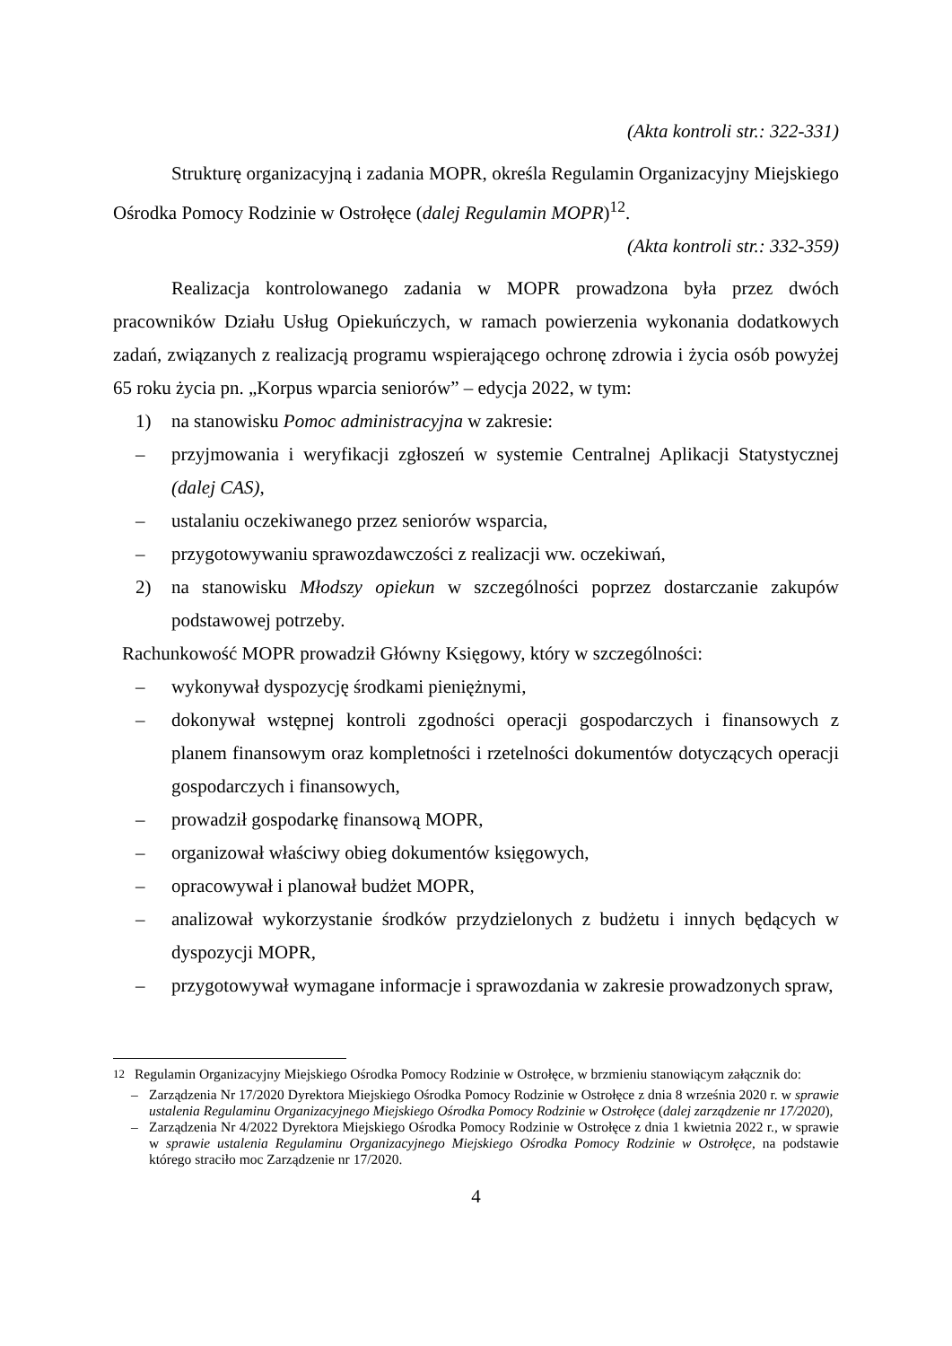(Akta kontroli str.: 322-331)
Strukturę organizacyjną i zadania MOPR, określa Regulamin Organizacyjny Miejskiego Ośrodka Pomocy Rodzinie w Ostrołęce (dalej Regulamin MOPR)<sup>12</sup>.
(Akta kontroli str.: 332-359)
Realizacja kontrolowanego zadania w MOPR prowadzona była przez dwóch pracowników Działu Usług Opiekuńczych, w ramach powierzenia wykonania dodatkowych zadań, związanych z realizacją programu wspierającego ochronę zdrowia i życia osób powyżej 65 roku życia pn. „Korpus wparcia seniorów” – edycja 2022, w tym:
1) na stanowisku Pomoc administracyjna w zakresie:
– przyjmowania i weryfikacji zgłoszeń w systemie Centralnej Aplikacji Statystycznej (dalej CAS),
– ustalaniu oczekiwanego przez seniorów wsparcia,
– przygotowywaniu sprawozdawczości z realizacji ww. oczekiwań,
2) na stanowisku Młodszy opiekun w szczególności poprzez dostarczanie zakupów podstawowej potrzeby.
Rachunkowość MOPR prowadził Główny Księgowy, który w szczególności:
– wykonywał dyspozycję środkami pieniężnymi,
– dokonywał wstępnej kontroli zgodności operacji gospodarczych i finansowych z planem finansowym oraz kompletności i rzetelności dokumentów dotyczących operacji gospodarczych i finansowych,
– prowadził gospodarkę finansową MOPR,
– organizował właściwy obieg dokumentów księgowych,
– opracowywał i planował budżet MOPR,
– analizował wykorzystanie środków przydzielonych z budżetu i innych będących w dyspozycji MOPR,
– przygotowywał wymagane informacje i sprawozdania w zakresie prowadzonych spraw,
<sup>12</sup> Regulamin Organizacyjny Miejskiego Ośrodka Pomocy Rodzinie w Ostrołęce, w brzmieniu stanowiącym załącznik do:
– Zarządzenia Nr 17/2020 Dyrektora Miejskiego Ośrodka Pomocy Rodzinie w Ostrołęce z dnia 8 września 2020 r. w sprawie ustalenia Regulaminu Organizacyjnego Miejskiego Ośrodka Pomocy Rodzinie w Ostrołęce (dalej zarządzenie nr 17/2020),
– Zarządzenia Nr 4/2022 Dyrektora Miejskiego Ośrodka Pomocy Rodzinie w Ostrołęce z dnia 1 kwietnia 2022 r., w sprawie w sprawie ustalenia Regulaminu Organizacyjnego Miejskiego Ośrodka Pomocy Rodzinie w Ostrołęce, na podstawie którego straciło moc Zarządzenie nr 17/2020.
4